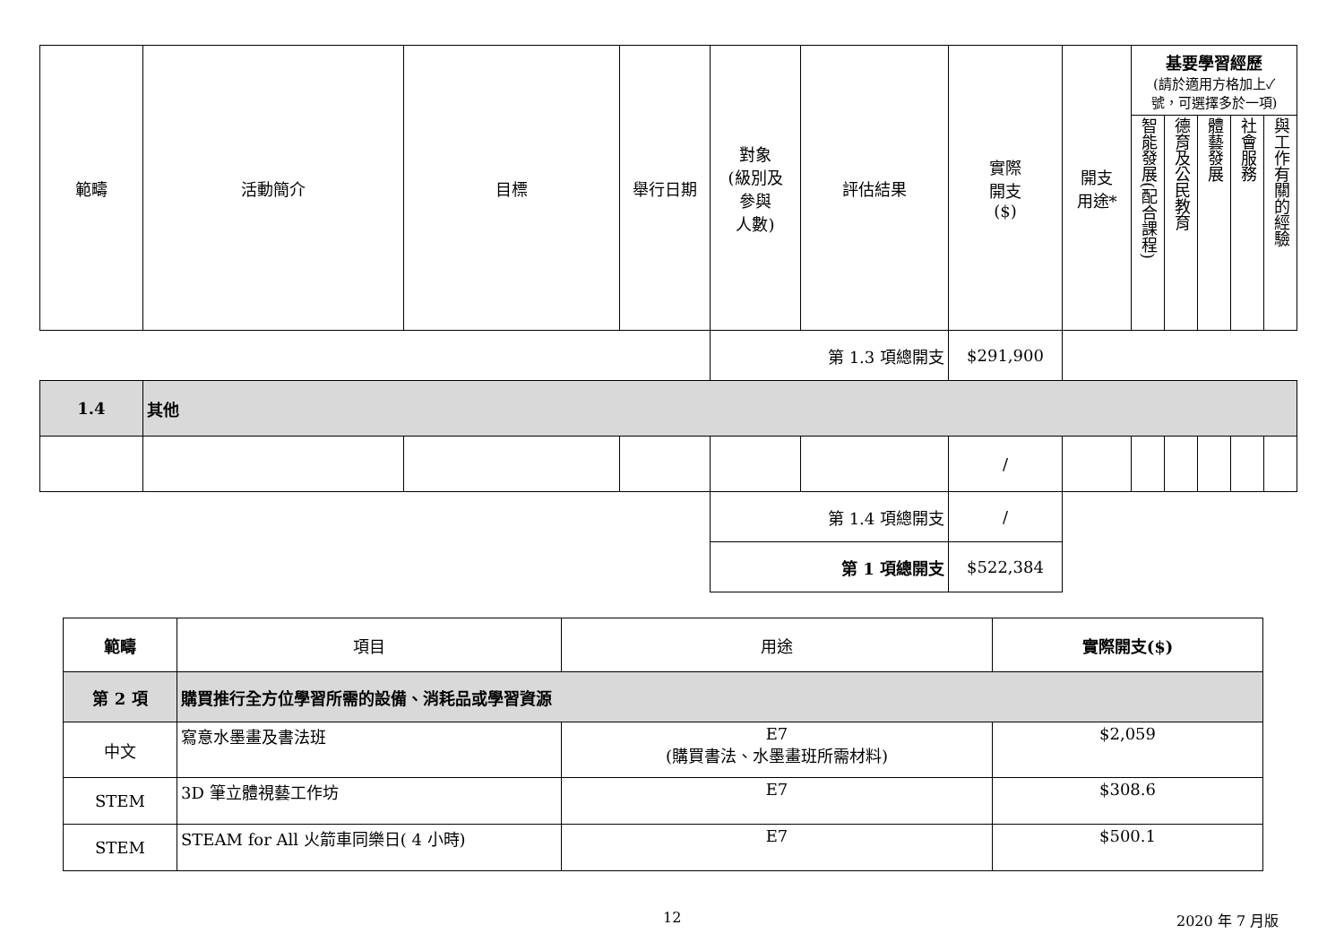| 範疇 | 活動簡介 | 目標 | 舉行日期 | 對象 (級別及 參與 人數) | 評估結果 | 實際 開支 ($) | 開支 用途* | 基要學習經歷 (請於適用方格加上✓ 號，可選擇多於一項) | | | | |
| --- | --- | --- | --- | --- | --- | --- | --- | --- | --- | --- | --- | --- |
| | | | | | | | | 智能發展(配合課程) | 德育及公民教育 | 體藝發展 | 社會服務 | 與工作有關的經驗 |
| | | | | 第 1.3 項總開支 | | $291,900 | | | | | | |
| 1.4 | 其他 | | | | | | | | | | | |
| | | | | | | / | | | | | | |
| | | | | 第 1.4 項總開支 | | / | | | | | | |
| | | | | 第 1 項總開支 | | $522,384 | | | | | | |
| 範疇 | 項目 | 用途 | 實際開支($) |
| --- | --- | --- | --- |
| 第 2 項 | 購買推行全方位學習所需的設備、消耗品或學習資源 | | |
| 中文 | 寫意水墨畫及書法班 | E7 (購買書法、水墨畫班所需材料) | $2,059 |
| STEM | 3D 筆立體視藝工作坊 | E7 | $308.6 |
| STEM | STEAM for All 火箭車同樂日( 4 小時) | E7 | $500.1 |
12 2020 年 7 月版